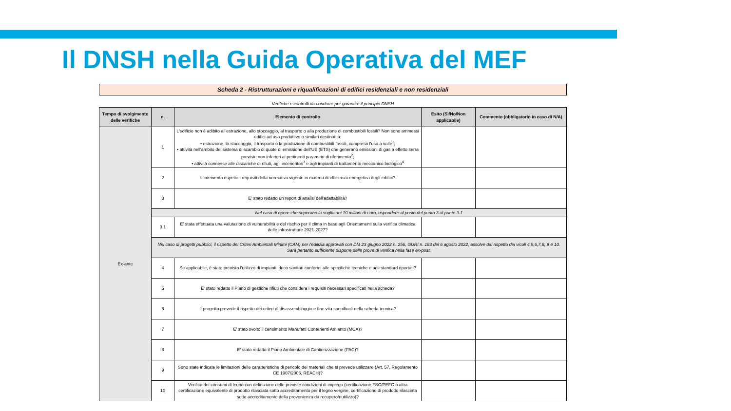Il DNSH nella Guida Operativa del MEF
Scheda 2 - Ristrutturazioni e riqualificazioni di edifici residenziali e non residenziali
Verifiche e controlli da condurre per garantire il principio DNSH
| Tempo di svolgimento delle verifiche | n. | Elemento di controllo | Esito (Sì/No/Non applicabile) | Commento (obbligatorio in caso di N/A) |
| --- | --- | --- | --- | --- |
| Ex-ante | 1 | L'edificio non è adibito all'estrazione, allo stoccaggio, al trasporto o alla produzione di combustibili fossili? Non sono ammessi edifici ad uso produttivo o similari destinati a: • estrazione, lo stoccaggio, il trasporto o la produzione di combustibili fossili, compreso l'uso a valle<sup>1</sup>; • attività nell'ambito del sistema di scambio di quote di emissione dell'UE (ETS) che generano emissioni di gas a effetto serra previste non inferiori ai pertinenti parametri di riferimento<sup>2</sup>; • attività connesse alle discariche di rifiuti, agli inceneritori<sup>3</sup> e agli impianti di trattamento meccanico biologico<sup>4</sup> | | |
| | 2 | L'intervento rispetta i requisiti della normativa vigente in materia di efficienza energetica degli edifici? | | |
| | 3 | E' stato redatto un report di analisi dell'adattabilità? | | |
| | Nel caso di opere che superano la soglia dei 10 milioni di euro, rispondere al posto del punto 3 al punto 3.1 | | | |
| | 3.1 | E' stata effettuata una valutazione di vulnerabilità e del rischio per il clima in base agli Orientamenti sulla verifica climatica delle infrastrutture 2021-2027? | | |
| | Nel caso di progetti pubblici, il rispetto dei Criteri Ambientali Minimi (CAM) per l'edilizia approvati con DM 23 giugno 2022 n. 256, GURI n. 183 del 6 agosto 2022, assolve dal rispetto dei vicoli 4,5,6,7,8, 9 e 10. Sarà pertanto sufficiente disporre delle prove di verifica nella fase ex-post. | | | |
| | 4 | Se applicabile, è stato previsto l'utilizzo di impianti idrico sanitari conformi alle specifiche tecniche e agli standard riportati? | | |
| | 5 | E' stato redatto il Piano di gestione rifiuti che considera i requisiti necessari specificati nella scheda? | | |
| | 6 | Il progetto prevede il rispetto dei criteri di disassemblaggio e fine vita specificati nella scheda tecnica? | | |
| | 7 | E' stato svolto il censimento Manufatti Contenenti Amianto (MCA)? | | |
| | 8 | E' stato redatto il Piano Ambientale di Cantierizzazione (PAC)? | | |
| | 9 | Sono state indicate le limitazioni delle caratteristiche di pericolo dei materiali che si prevede utilizzare (Art. 57, Regolamento CE 1907/2006, REACH)? | | |
| | 10 | Verifica dei consumi di legno con definizione delle previste condizioni di impiego (certificazione FSC/PEFC o altra certificazione equivalente di prodotto rilasciata sotto accreditamento per il legno vergine, certificazione di prodotto rilasciata sotto accreditamento della provenienza da recupero/riutilizzo)? | | |